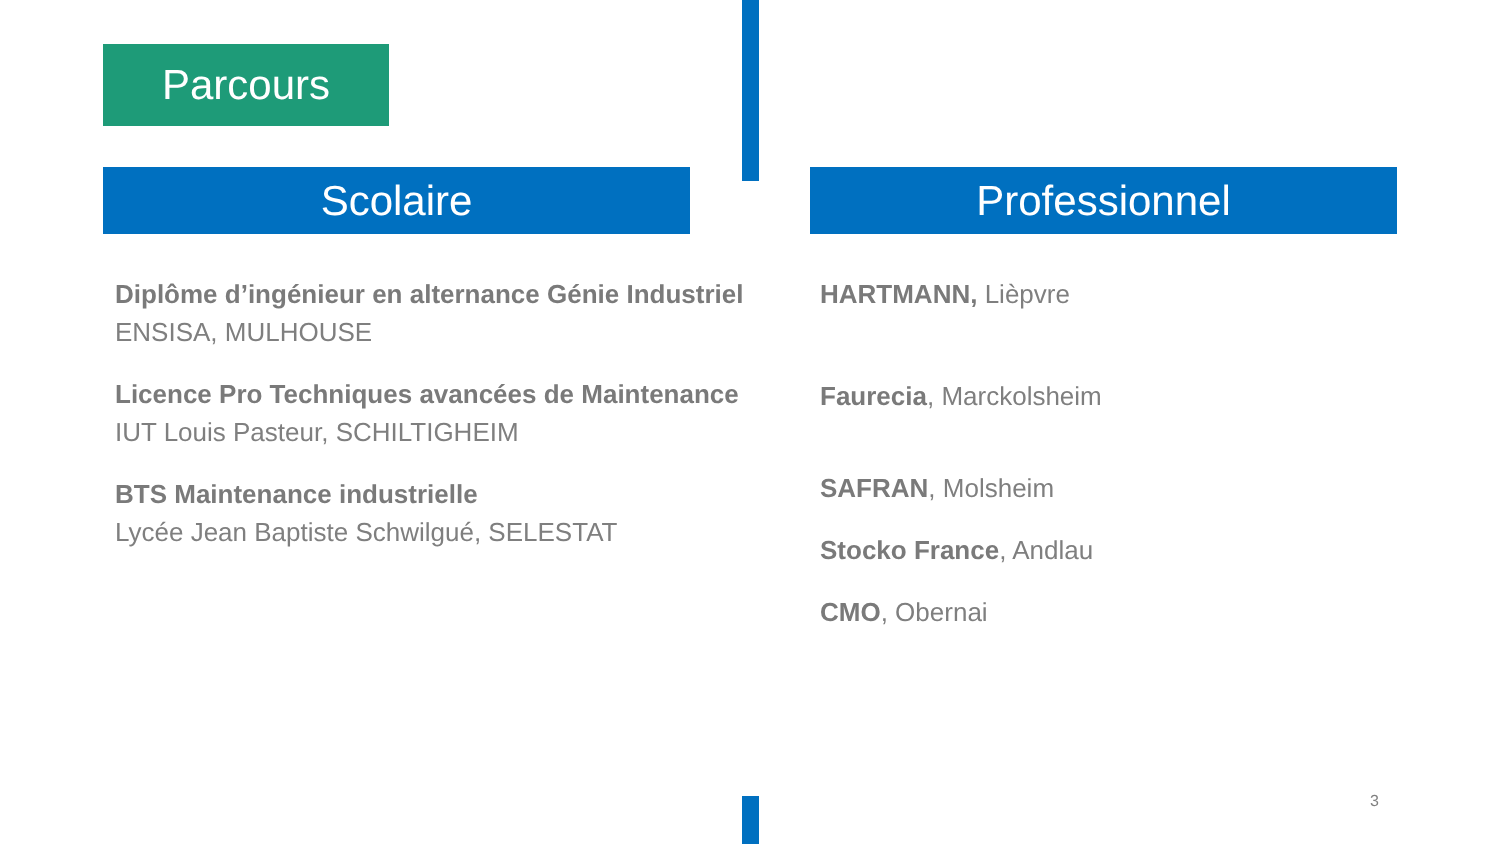Parcours
Scolaire Professionnel
Diplôme d’ingénieur en alternance Génie Industriel
ENSISA, MULHOUSE
Licence Pro Techniques avancées de Maintenance
IUT Louis Pasteur, SCHILTIGHEIM
BTS Maintenance industrielle
Lycée Jean Baptiste Schwilgué, SELESTAT
HARTMANN, Lièpvre
Faurecia, Marckolsheim
SAFRAN, Molsheim
Stocko France, Andlau
CMO, Obernai
3